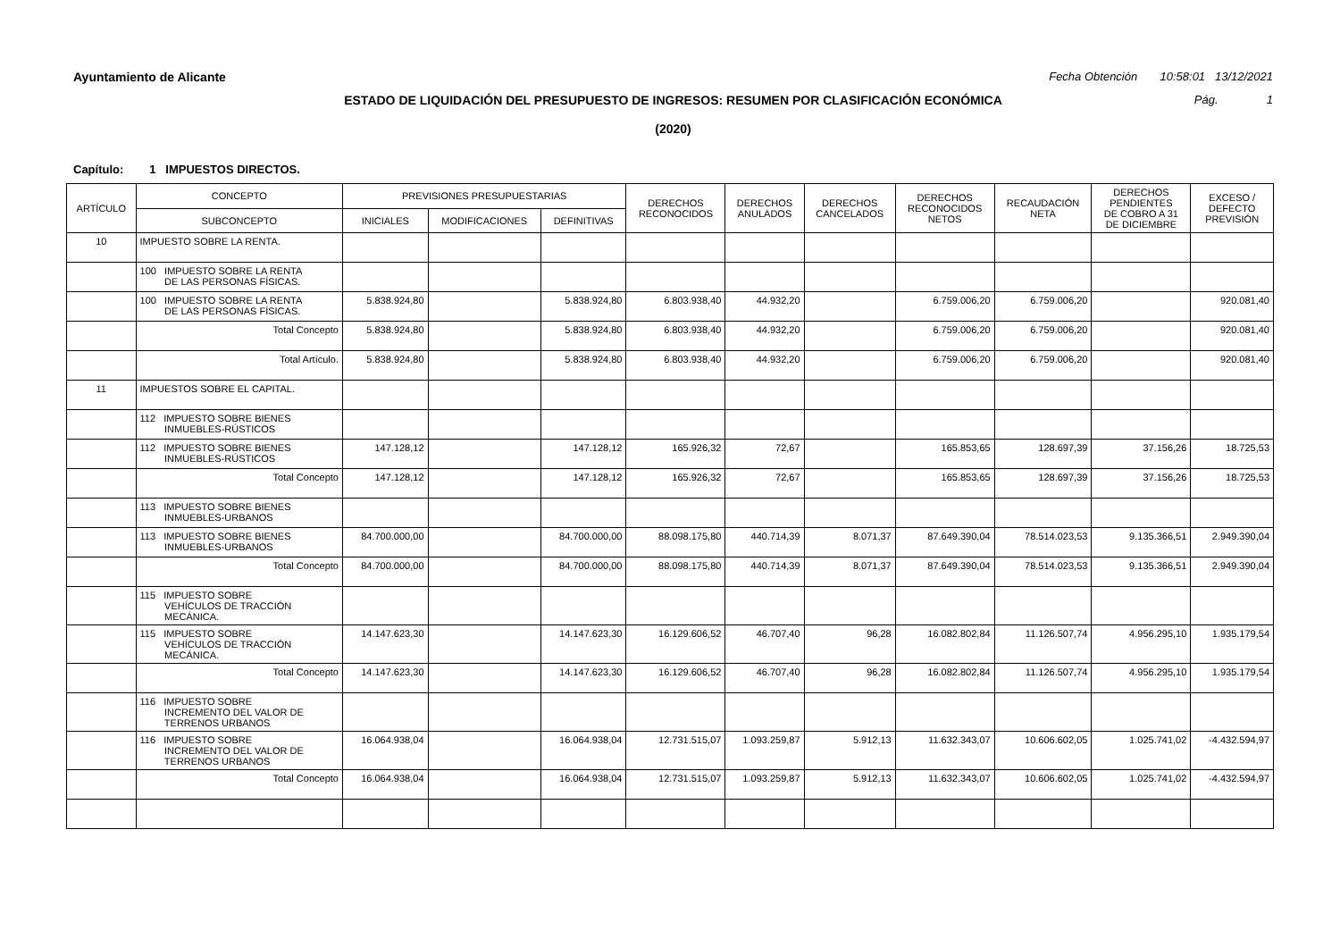Ayuntamiento de Alicante Fecha Obtención 10:58:01 13/12/2021
ESTADO DE LIQUIDACIÓN DEL PRESUPUESTO DE INGRESOS: RESUMEN POR CLASIFICACIÓN ECONÓMICA Pág. 1
(2020)
Capítulo: 1 IMPUESTOS DIRECTOS.
| ARTÍCULO | CONCEPTO | PREVISIONES PRESUPUESTARIAS | | | DERECHOS RECONOCIDOS | DERECHOS ANULADOS | DERECHOS CANCELADOS | DERECHOS RECONOCIDOS NETOS | RECAUDACIÓN NETA | DERECHOS PENDIENTES DE COBRO A 31 DE DICIEMBRE | EXCESO / DEFECTO PREVISIÓN |
| --- | --- | --- | --- | --- | --- | --- | --- | --- | --- | --- | --- |
| | SUBCONCEPTO | INICIALES | MODIFICACIONES | DEFINITIVAS | | | | | | | |
| 10 | IMPUESTO SOBRE LA RENTA. | | | | | | | | | | |
| | 100 IMPUESTO SOBRE LA RENTA DE LAS PERSONAS FÍSICAS. | | | | | | | | | | |
| | 100 IMPUESTO SOBRE LA RENTA DE LAS PERSONAS FÍSICAS. | 5.838.924,80 | | 5.838.924,80 | 6.803.938,40 | 44.932,20 | | 6.759.006,20 | 6.759.006,20 | | 920.081,40 |
| | Total Concepto | 5.838.924,80 | | 5.838.924,80 | 6.803.938,40 | 44.932,20 | | 6.759.006,20 | 6.759.006,20 | | 920.081,40 |
| | Total Artículo. | 5.838.924,80 | | 5.838.924,80 | 6.803.938,40 | 44.932,20 | | 6.759.006,20 | 6.759.006,20 | | 920.081,40 |
| 11 | IMPUESTOS SOBRE EL CAPITAL. | | | | | | | | | | |
| | 112 IMPUESTO SOBRE BIENES INMUEBLES-RÚSTICOS | | | | | | | | | | |
| | 112 IMPUESTO SOBRE BIENES INMUEBLES-RÚSTICOS | 147.128,12 | | 147.128,12 | 165.926,32 | 72,67 | | 165.853,65 | 128.697,39 | 37.156,26 | 18.725,53 |
| | Total Concepto | 147.128,12 | | 147.128,12 | 165.926,32 | 72,67 | | 165.853,65 | 128.697,39 | 37.156,26 | 18.725,53 |
| | 113 IMPUESTO SOBRE BIENES INMUEBLES-URBANOS | | | | | | | | | | |
| | 113 IMPUESTO SOBRE BIENES INMUEBLES-URBANOS | 84.700.000,00 | | 84.700.000,00 | 88.098.175,80 | 440.714,39 | 8.071,37 | 87.649.390,04 | 78.514.023,53 | 9.135.366,51 | 2.949.390,04 |
| | Total Concepto | 84.700.000,00 | | 84.700.000,00 | 88.098.175,80 | 440.714,39 | 8.071,37 | 87.649.390,04 | 78.514.023,53 | 9.135.366,51 | 2.949.390,04 |
| | 115 IMPUESTO SOBRE VEHÍCULOS DE TRACCIÓN MECÁNICA. | | | | | | | | | | |
| | 115 IMPUESTO SOBRE VEHÍCULOS DE TRACCIÓN MECÁNICA. | 14.147.623,30 | | 14.147.623,30 | 16.129.606,52 | 46.707,40 | 96,28 | 16.082.802,84 | 11.126.507,74 | 4.956.295,10 | 1.935.179,54 |
| | Total Concepto | 14.147.623,30 | | 14.147.623,30 | 16.129.606,52 | 46.707,40 | 96,28 | 16.082.802,84 | 11.126.507,74 | 4.956.295,10 | 1.935.179,54 |
| | 116 IMPUESTO SOBRE INCREMENTO DEL VALOR DE TERRENOS URBANOS | | | | | | | | | | |
| | 116 IMPUESTO SOBRE INCREMENTO DEL VALOR DE TERRENOS URBANOS | 16.064.938,04 | | 16.064.938,04 | 12.731.515,07 | 1.093.259,87 | 5.912,13 | 11.632.343,07 | 10.606.602,05 | 1.025.741,02 | -4.432.594,97 |
| | Total Concepto | 16.064.938,04 | | 16.064.938,04 | 12.731.515,07 | 1.093.259,87 | 5.912,13 | 11.632.343,07 | 10.606.602,05 | 1.025.741,02 | -4.432.594,97 |